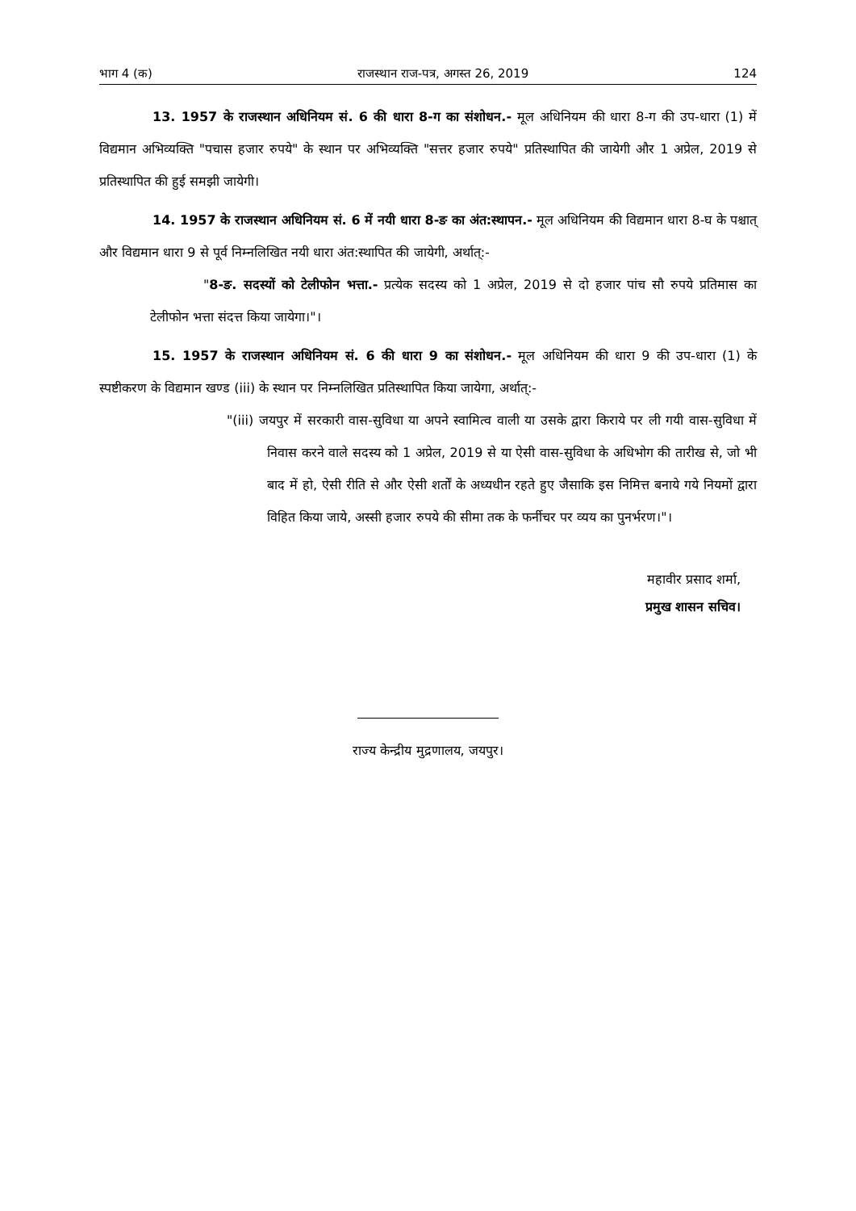भाग 4 (क) राजस्थान राज-पत्र, अगस्त 26, 2019 124
13. 1957 के राजस्थान अधिनियम सं. 6 की धारा 8-ग का संशोधन.- मूल अधिनियम की धारा 8-ग की उप-धारा (1) में विद्यमान अभिव्यक्ति "पचास हजार रुपये" के स्थान पर अभिव्यक्ति "सत्तर हजार रुपये" प्रतिस्थापित की जायेगी और 1 अप्रेल, 2019 से प्रतिस्थापित की हुई समझी जायेगी।
14. 1957 के राजस्थान अधिनियम सं. 6 में नयी धारा 8-ङ का अंत:स्थापन.- मूल अधिनियम की विद्यमान धारा 8-घ के पश्चात् और विद्यमान धारा 9 से पूर्व निम्नलिखित नयी धारा अंत:स्थापित की जायेगी, अर्थात्:-
"8-ङ. सदस्यों को टेलीफोन भत्ता.- प्रत्येक सदस्य को 1 अप्रेल, 2019 से दो हजार पांच सौ रुपये प्रतिमास का टेलीफोन भत्ता संदत्त किया जायेगा।"।
15. 1957 के राजस्थान अधिनियम सं. 6 की धारा 9 का संशोधन.- मूल अधिनियम की धारा 9 की उप-धारा (1) के स्पष्टीकरण के विद्यमान खण्ड (iii) के स्थान पर निम्नलिखित प्रतिस्थापित किया जायेगा, अर्थात्:-
"(iii) जयपुर में सरकारी वास-सुविधा या अपने स्वामित्व वाली या उसके द्वारा किराये पर ली गयी वास-सुविधा में निवास करने वाले सदस्य को 1 अप्रेल, 2019 से या ऐसी वास-सुविधा के अधिभोग की तारीख से, जो भी बाद में हो, ऐसी रीति से और ऐसी शर्तों के अध्यधीन रहते हुए जैसाकि इस निमित्त बनाये गये नियमों द्वारा विहित किया जाये, अस्सी हजार रुपये की सीमा तक के फर्नीचर पर व्यय का पुनर्भरण।"।
महावीर प्रसाद शर्मा,
प्रमुख शासन सचिव।
राज्य केन्द्रीय मुद्रणालय, जयपुर।